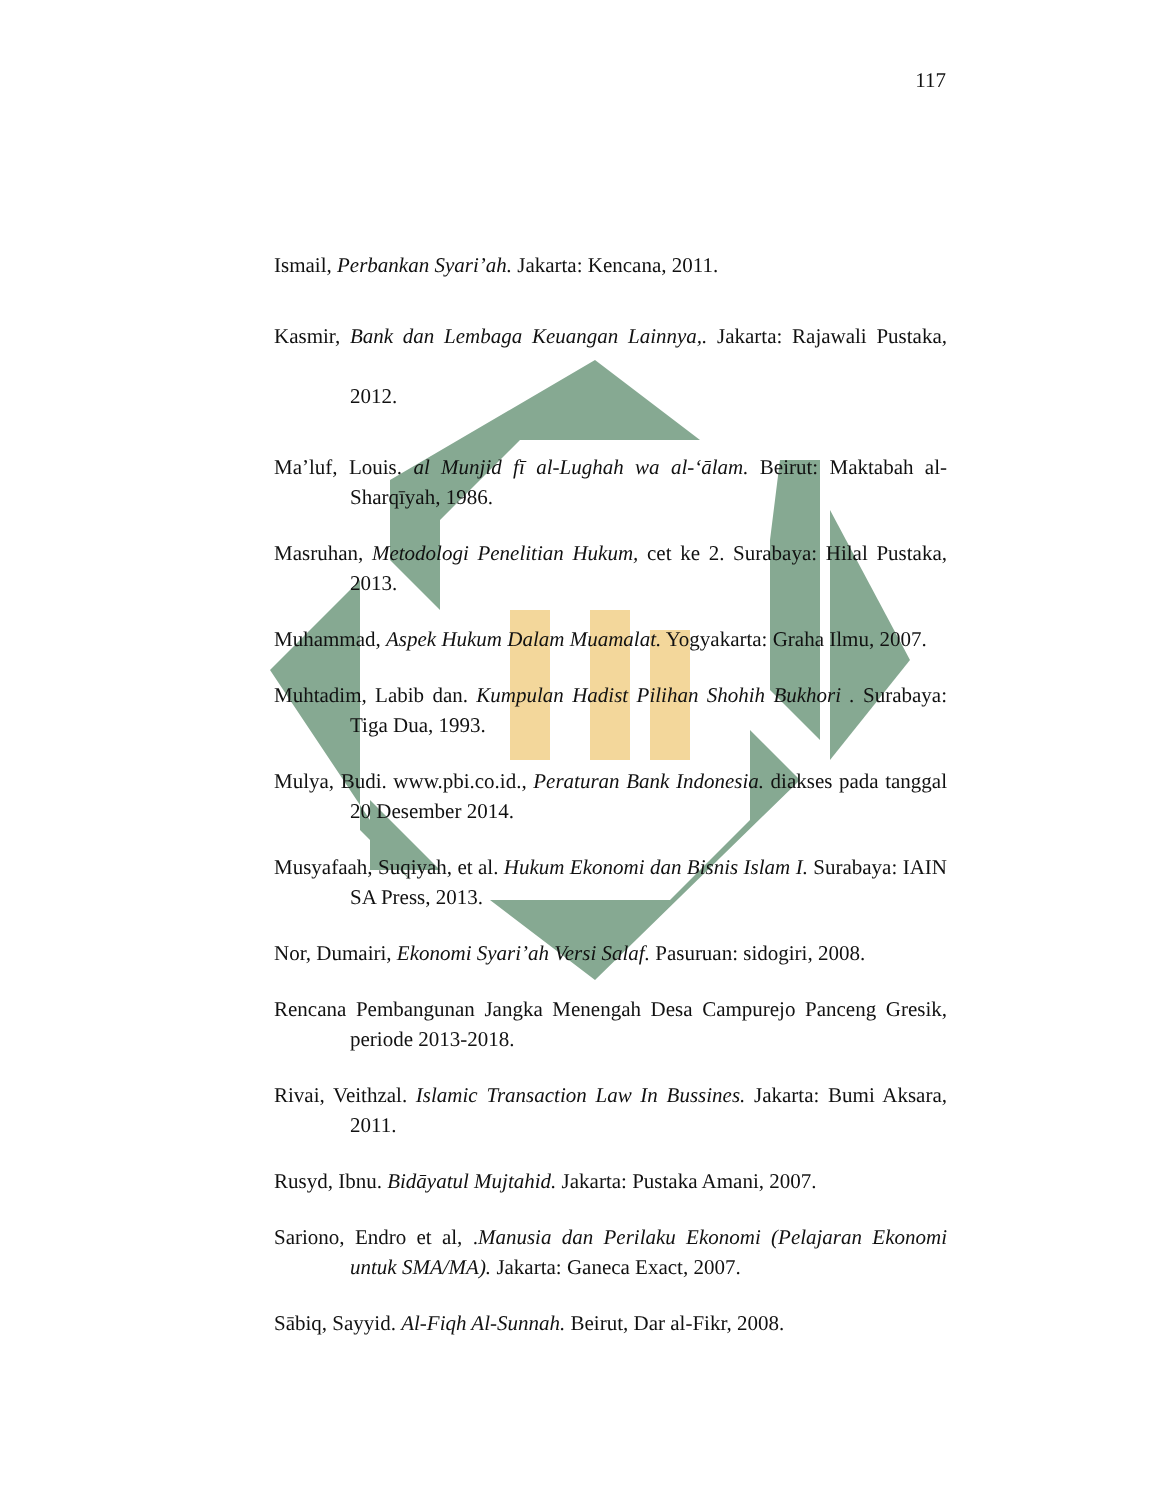117
Ismail, Perbankan Syari’ah. Jakarta: Kencana, 2011.
Kasmir, Bank dan Lembaga Keuangan Lainnya,. Jakarta: Rajawali Pustaka, 2012.
Ma’luf, Louis. al Munjid fī al-Lughah wa al-‘ālam. Beirut: Maktabah al-Sharqīyah, 1986.
Masruhan, Metodologi Penelitian Hukum, cet ke 2. Surabaya: Hilal Pustaka, 2013.
Muhammad, Aspek Hukum Dalam Muamalat. Yogyakarta: Graha Ilmu, 2007.
Muhtadim, Labib dan. Kumpulan Hadist Pilihan Shohih Bukhori . Surabaya: Tiga Dua, 1993.
Mulya, Budi. www.pbi.co.id., Peraturan Bank Indonesia. diakses pada tanggal 20 Desember 2014.
Musyafaah, Suqiyah, et al. Hukum Ekonomi dan Bisnis Islam I. Surabaya: IAIN SA Press, 2013.
Nor, Dumairi, Ekonomi Syari’ah Versi Salaf. Pasuruan: sidogiri, 2008.
Rencana Pembangunan Jangka Menengah Desa Campurejo Panceng Gresik, periode 2013-2018.
Rivai, Veithzal. Islamic Transaction Law In Bussines. Jakarta: Bumi Aksara, 2011.
Rusyd, Ibnu. Bidāyatul Mujtahid. Jakarta: Pustaka Amani, 2007.
Sariono, Endro et al, .Manusia dan Perilaku Ekonomi (Pelajaran Ekonomi untuk SMA/MA). Jakarta: Ganeca Exact, 2007.
Sābiq, Sayyid. Al-Fiqh Al-Sunnah. Beirut, Dar al-Fikr, 2008.